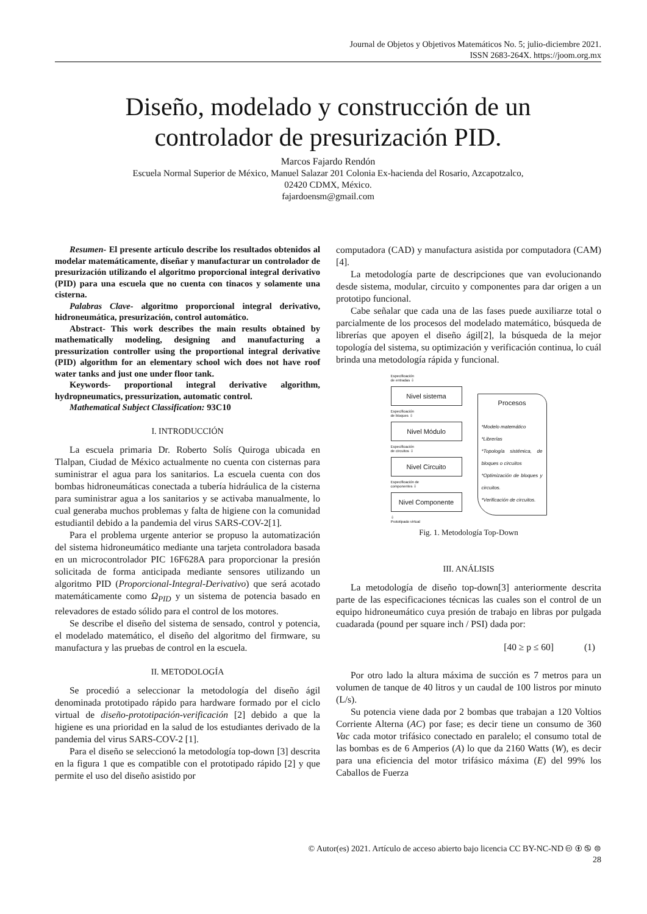Journal de Objetos y Objetivos Matemáticos No. 5; julio-diciembre 2021.
ISSN 2683-264X. https://joom.org.mx
Diseño, modelado y construcción de un
controlador de presurización PID.
Marcos Fajardo Rendón
Escuela Normal Superior de México, Manuel Salazar 201 Colonia Ex-hacienda del Rosario, Azcapotzalco,
02420 CDMX, México.
fajardoensm@gmail.com
Resumen- El presente artículo describe los resultados obtenidos al modelar matemáticamente, diseñar y manufacturar un controlador de presurización utilizando el algoritmo proporcional integral derivativo (PID) para una escuela que no cuenta con tinacos y solamente una cisterna.
Palabras Clave- algoritmo proporcional integral derivativo, hidroneumática, presurización, control automático.
Abstract- This work describes the main results obtained by mathematically modeling, designing and manufacturing a pressurization controller using the proportional integral derivative (PID) algorithm for an elementary school wich does not have roof water tanks and just one under floor tank.
Keywords- proportional integral derivative algorithm, hydropneumatics, pressurization, automatic control.
Mathematical Subject Classification: 93C10
I. INTRODUCCIÓN
La escuela primaria Dr. Roberto Solís Quiroga ubicada en Tlalpan, Ciudad de México actualmente no cuenta con cisternas para suministrar el agua para los sanitarios. La escuela cuenta con dos bombas hidroneumáticas conectada a tubería hidráulica de la cisterna para suministrar agua a los sanitarios y se activaba manualmente, lo cual generaba muchos problemas y falta de higiene con la comunidad estudiantil debido a la pandemia del virus SARS-COV-2[1].
Para el problema urgente anterior se propuso la automatización del sistema hidroneumático mediante una tarjeta controladora basada en un microcontrolador PIC 16F628A para proporcionar la presión solicitada de forma anticipada mediante sensores utilizando un algoritmo PID (Proporcional-Integral-Derivativo) que será acotado matemáticamente como Ω<sub>PID</sub> y un sistema de potencia basado en relevadores de estado sólido para el control de los motores.
Se describe el diseño del sistema de sensado, control y potencia, el modelado matemático, el diseño del algoritmo del firmware, su manufactura y las pruebas de control en la escuela.
II. METODOLOGÍA
Se procedió a seleccionar la metodología del diseño ágil denominada prototipado rápido para hardware formado por el ciclo virtual de diseño-prototipación-verificación [2] debido a que la higiene es una prioridad en la salud de los estudiantes derivado de la pandemia del virus SARS-COV-2 [1].
Para el diseño se seleccionó la metodología top-down [3] descrita en la figura 1 que es compatible con el prototipado rápido [2] y que permite el uso del diseño asistido por
computadora (CAD) y manufactura asistida por computadora (CAM)[4].
La metodología parte de descripciones que van evolucionando desde sistema, modular, circuito y componentes para dar origen a un prototipo funcional.
Cabe señalar que cada una de las fases puede auxiliarze total o parcialmente de los procesos del modelado matemático, búsqueda de librerías que apoyen el diseño ágil[2], la búsqueda de la mejor topología del sistema, su optimización y verificación continua, lo cuál brinda una metodología rápida y funcional.
Especificación
de entradas ⇩
Nivel sistema
Especificación
de bloques ⇩
Nivel Módulo
Especificación
de circuitos ⇩
Nivel Circuito
Especificación de
componentes ⇩
Nivel Componente
⇩
Prototipado virtual
Procesos
*Modelo matemático
*Librerías
*Topología sistémica, de bloques o circuitos
*Optimización de bloques y circuitos.
*Verificación de circuitos.
Fig. 1. Metodología Top-Down
III. ANÁLISIS
La metodología de diseño top-down[3] anteriormente descrita parte de las especificaciones técnicas las cuales son el control de un equipo hidroneumático cuya presión de trabajo en libras por pulgada cuadarada (pound per square inch / PSI) dada por:
[40 ≥ p ≤ 60] (1)
Por otro lado la altura máxima de succión es 7 metros para un volumen de tanque de 40 litros y un caudal de 100 listros por minuto (L/s).
Su potencia viene dada por 2 bombas que trabajan a 120 Voltios Corriente Alterna (AC) por fase; es decir tiene un consumo de 360 Vac cada motor trifásico conectado en paralelo; el consumo total de las bombas es de 6 Amperios (A) lo que da 2160 Watts (W), es decir para una eficiencia del motor trifásico máxima (E) del 99% los Caballos de Fuerza
© Autor(es) 2021. Artículo de acceso abierto bajo licencia CC BY-NC-ND 🅭 🅯 🄏 ⊜
28